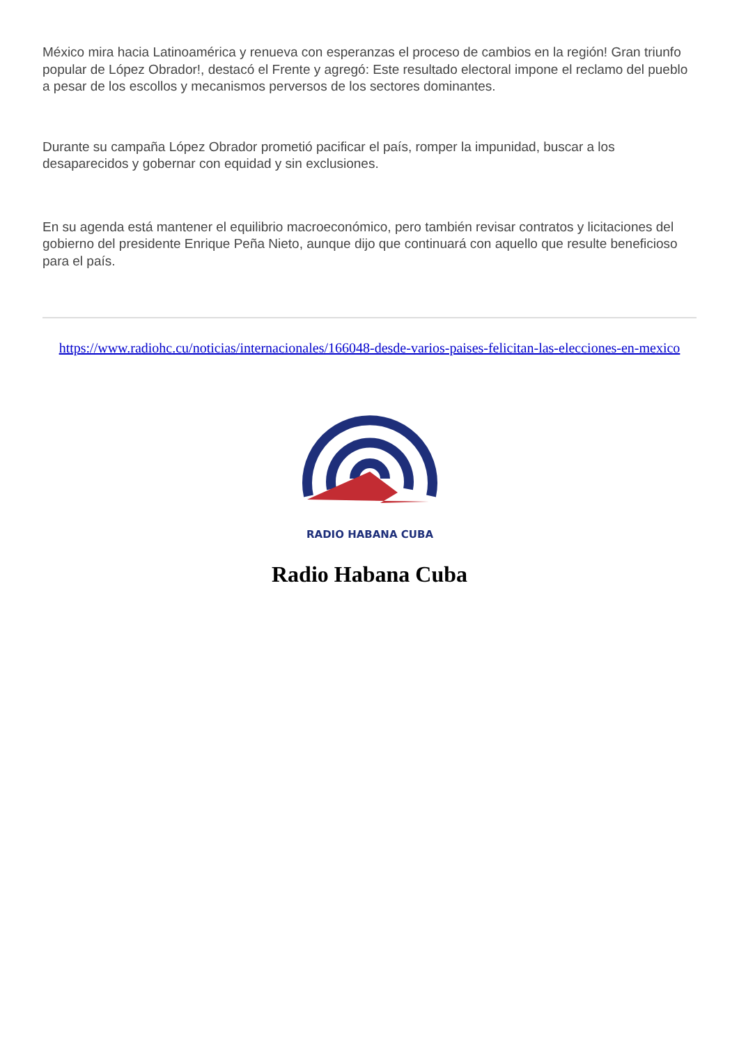México mira hacia Latinoamérica y renueva con esperanzas el proceso de cambios en la región! Gran triunfo popular de López Obrador!, destacó el Frente y agregó: Este resultado electoral impone el reclamo del pueblo a pesar de los escollos y mecanismos perversos de los sectores dominantes.
Durante su campaña López Obrador prometió pacificar el país, romper la impunidad, buscar a los desaparecidos y gobernar con equidad y sin exclusiones.
En su agenda está mantener el equilibrio macroeconómico, pero también revisar contratos y licitaciones del gobierno del presidente Enrique Peña Nieto, aunque dijo que continuará con aquello que resulte beneficioso para el país.
https://www.radiohc.cu/noticias/internacionales/166048-desde-varios-paises-felicitan-las-elecciones-en-mexico
RADIO HABANA CUBA
Radio Habana Cuba